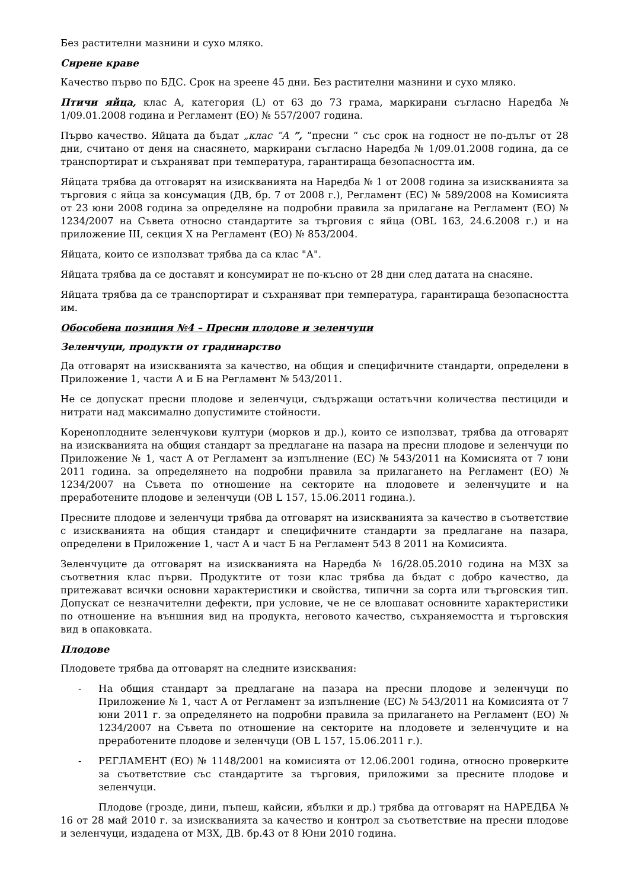Без растителни мазнини и сухо мляко.
Сирене краве
Качество първо по БДС. Срок на зреене 45 дни. Без растителни мазнини и сухо мляко.
Птичи яйца, клас А, категория (L) от 63 до 73 грама, маркирани съгласно Наредба № 1/09.01.2008 година и Регламент (ЕО) № 557/2007 година.
Първо качество. Яйцата да бъдат „клас ”А ”, “пресни “ със срок на годност не по-дълъг от 28 дни, считано от деня на снасянето, маркирани съгласно Наредба № 1/09.01.2008 година, да се транспортират и съхраняват при температура, гарантираща безопасността им.
Яйцата трябва да отговарят на изискванията на Наредба № 1 от 2008 година за изискванията за търговия с яйца за консумация (ДВ, бр. 7 от 2008 г.), Регламент (ЕС) № 589/2008 на Комисията от 23 юни 2008 година за определяне на подробни правила за прилагане на Регламент (ЕО) № 1234/2007 на Съвета относно стандартите за търговия с яйца (OBL 163, 24.6.2008 г.) и на приложение III, секция X на Регламент (ЕО) № 853/2004.
Яйцата, които се използват трябва да са клас "А".
Яйцата трябва да се доставят и консумират не по-късно от 28 дни след датата на снасяне.
Яйцата трябва да се транспортират и съхраняват при температура, гарантираща безопасността им.
Обособена позиция №4 – Пресни плодове и зеленчуци
Зеленчуци, продукти от градинарство
Да отговарят на изискванията за качество, на общия и специфичните стандарти, определени в Приложение 1, части А и Б на Регламент № 543/2011.
Не се допускат пресни плодове и зеленчуци, съдържащи остатъчни количества пестициди и нитрати над максимално допустимите стойности.
Кореноплодните зеленчукови култури (морков и др.), които се използват, трябва да отговарят на изискванията на общия стандарт за предлагане на пазара на пресни плодове и зеленчуци по Приложение № 1, част А от Регламент за изпълнение (ЕС) № 543/2011 на Комисията от 7 юни 2011 година. за определянето на подробни правила за прилагането на Регламент (ЕО) № 1234/2007 на Съвета по отношение на секторите на плодовете и зеленчуците и на преработените плодове и зеленчуци (OB L 157, 15.06.2011 година.).
Пресните плодове и зеленчуци трябва да отговарят на изискванията за качество в съответствие с изискванията на общия стандарт и специфичните стандарти за предлагане на пазара, определени в Приложение 1, част А и част Б на Регламент 543 8 2011 на Комисията.
Зеленчуците да отговарят на изискванията на Наредба № 16/28.05.2010 година на МЗХ за съответния клас първи. Продуктите от този клас трябва да бъдат с добро качество, да притежават всички основни характеристики и свойства, типични за сорта или търговския тип. Допускат се незначителни дефекти, при условие, че не се влошават основните характеристики по отношение на външния вид на продукта, неговото качество, съхраняемостта и търговския вид в опаковката.
Плодове
Плодовете трябва да отговарят на следните изисквания:
- На общия стандарт за предлагане на пазара на пресни плодове и зеленчуци по Приложение № 1, част А от Регламент за изпълнение (ЕС) № 543/2011 на Комисията от 7 юни 2011 г. за определянето на подробни правила за прилагането на Регламент (ЕО) № 1234/2007 на Съвета по отношение на секторите на плодовете и зеленчуците и на преработените плодове и зеленчуци (OB L 157, 15.06.2011 г.).
- РЕГЛАМЕНТ (ЕО) № 1148/2001 на комисията от 12.06.2001 година, относно проверките за съответствие със стандартите за търговия, приложими за пресните плодове и зеленчуци.
Плодове (грозде, дини, пъпеш, кайсии, ябълки и др.) трябва да отговарят на НАРЕДБА № 16 от 28 май 2010 г. за изискванията за качество и контрол за съответствие на пресни плодове и зеленчуци, издадена от МЗХ, ДВ. бр.43 от 8 Юни 2010 година.